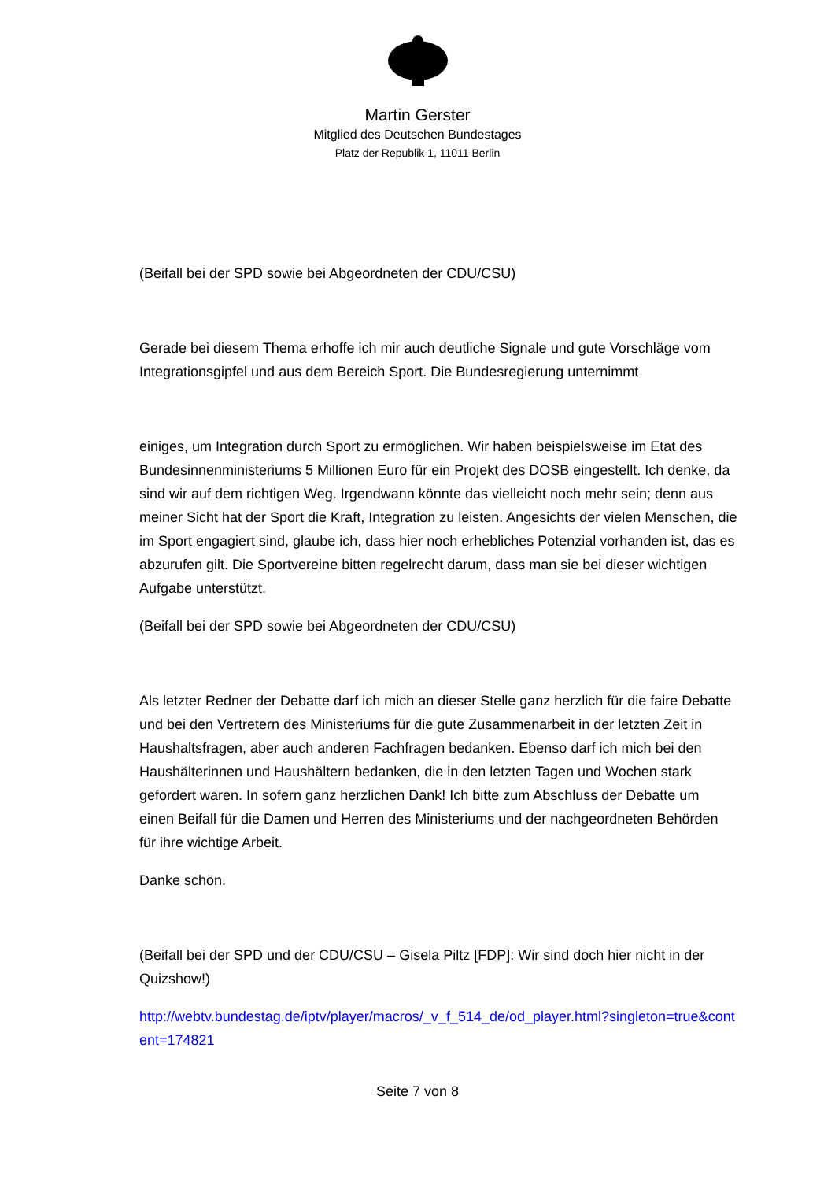Martin Gerster
Mitglied des Deutschen Bundestages
Platz der Republik 1, 11011 Berlin
(Beifall bei der SPD sowie bei Abgeordneten der CDU/CSU)
Gerade bei diesem Thema erhoffe ich mir auch deutliche Signale und gute Vorschläge vom Integrationsgipfel und aus dem Bereich Sport. Die Bundesregierung unternimmt
einiges, um Integration durch Sport zu ermöglichen. Wir haben beispielsweise im Etat des Bundesinnenministeriums 5 Millionen Euro für ein Projekt des DOSB eingestellt. Ich denke, da sind wir auf dem richtigen Weg. Irgendwann könnte das vielleicht noch mehr sein; denn aus meiner Sicht hat der Sport die Kraft, Integration zu leisten. Angesichts der vielen Menschen, die im Sport engagiert sind, glaube ich, dass hier noch erhebliches Potenzial vorhanden ist, das es abzurufen gilt. Die Sportvereine bitten regelrecht darum, dass man sie bei dieser wichtigen Aufgabe unterstützt.
(Beifall bei der SPD sowie bei Abgeordneten der CDU/CSU)
Als letzter Redner der Debatte darf ich mich an dieser Stelle ganz herzlich für die faire Debatte und bei den Vertretern des Ministeriums für die gute Zusammenarbeit in der letzten Zeit in Haushaltsfragen, aber auch anderen Fachfragen bedanken. Ebenso darf ich mich bei den Haushälterinnen und Haushältern bedanken, die in den letzten Tagen und Wochen stark gefordert waren. In sofern ganz herzlichen Dank! Ich bitte zum Abschluss der Debatte um einen Beifall für die Damen und Herren des Ministeriums und der nachgeordneten Behörden für ihre wichtige Arbeit.
Danke schön.
(Beifall bei der SPD und der CDU/CSU – Gisela Piltz [FDP]: Wir sind doch hier nicht in der Quizshow!)
http://webtv.bundestag.de/iptv/player/macros/_v_f_514_de/od_player.html?singleton=true&content=174821
Seite 7 von 8